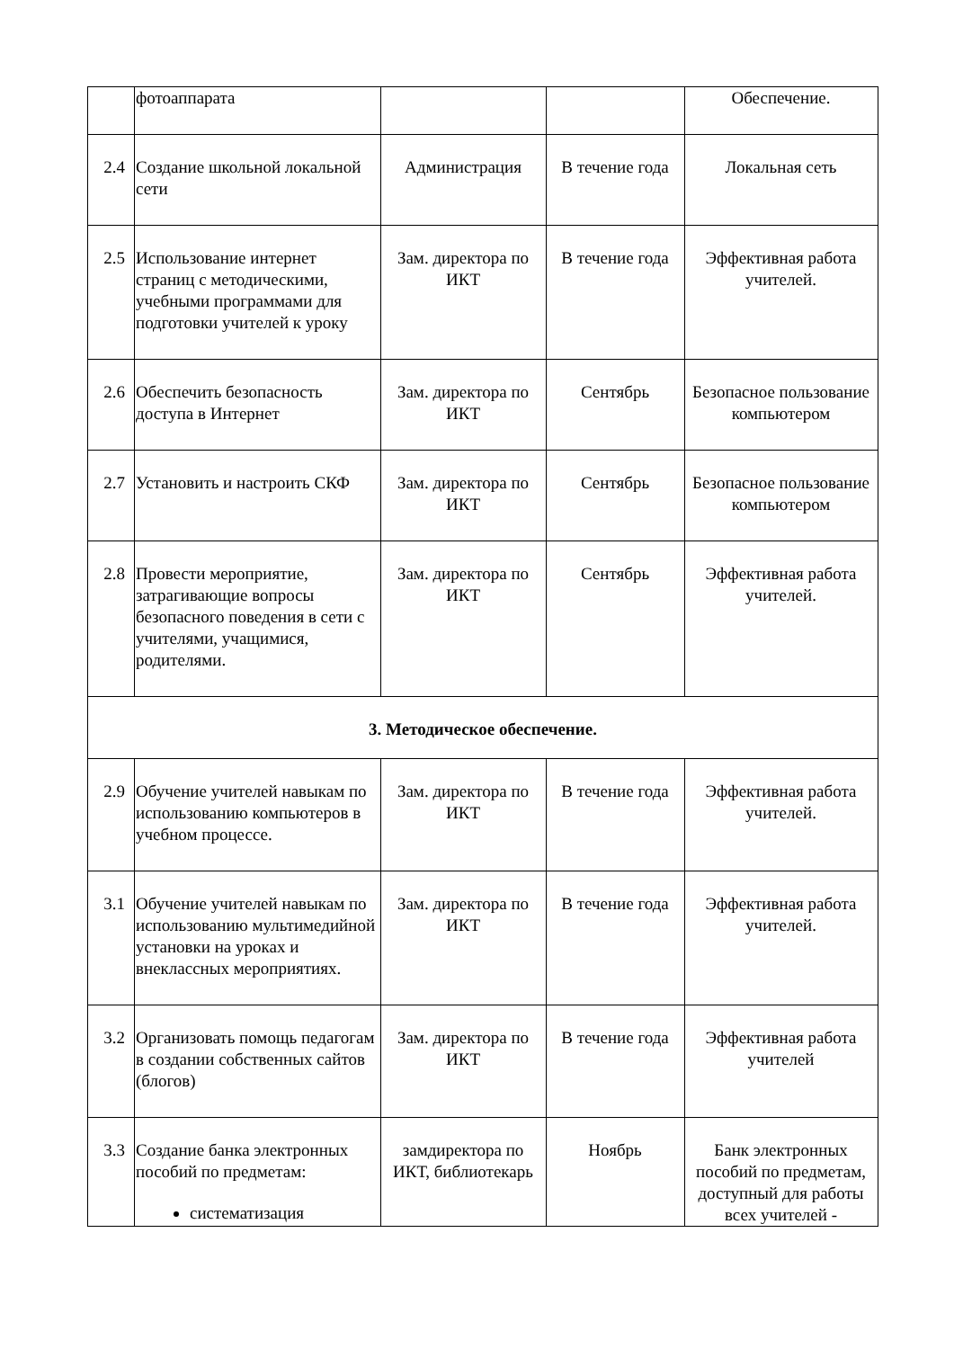| | фотоаппарата | | | Обеспечение. |
| 2.4 | Создание школьной локальной сети | Администрация | В течение года | Локальная сеть |
| 2.5 | Использование интернет страниц с методическими, учебными программами для подготовки учителей к уроку | Зам. директора по ИКТ | В течение года | Эффективная работа учителей. |
| 2.6 | Обеспечить безопасность доступа в Интернет | Зам. директора по ИКТ | Сентябрь | Безопасное пользование компьютером |
| 2.7 | Установить и настроить СКФ | Зам. директора по ИКТ | Сентябрь | Безопасное пользование компьютером |
| 2.8 | Провести мероприятие, затрагивающие вопросы безопасного поведения в сети с учителями, учащимися, родителями. | Зам. директора по ИКТ | Сентябрь | Эффективная работа учителей. |
| 3. Методическое обеспечение. | | | | |
| 2.9 | Обучение учителей навыкам по использованию компьютеров в учебном процессе. | Зам. директора по ИКТ | В течение года | Эффективная работа учителей. |
| 3.1 | Обучение учителей навыкам по использованию мультимедийной установки на уроках и внеклассных мероприятиях. | Зам. директора по ИКТ | В течение года | Эффективная работа учителей. |
| 3.2 | Организовать помощь педагогам в создании собственных сайтов (блогов) | Зам. директора по ИКТ | В течение года | Эффективная работа учителей |
| 3.3 | Создание банка электронных пособий по предметам: систематизация | замдиректора по ИКТ, библиотекарь | Ноябрь | Банк электронных пособий по предметам, доступный для работы всех учителей - |